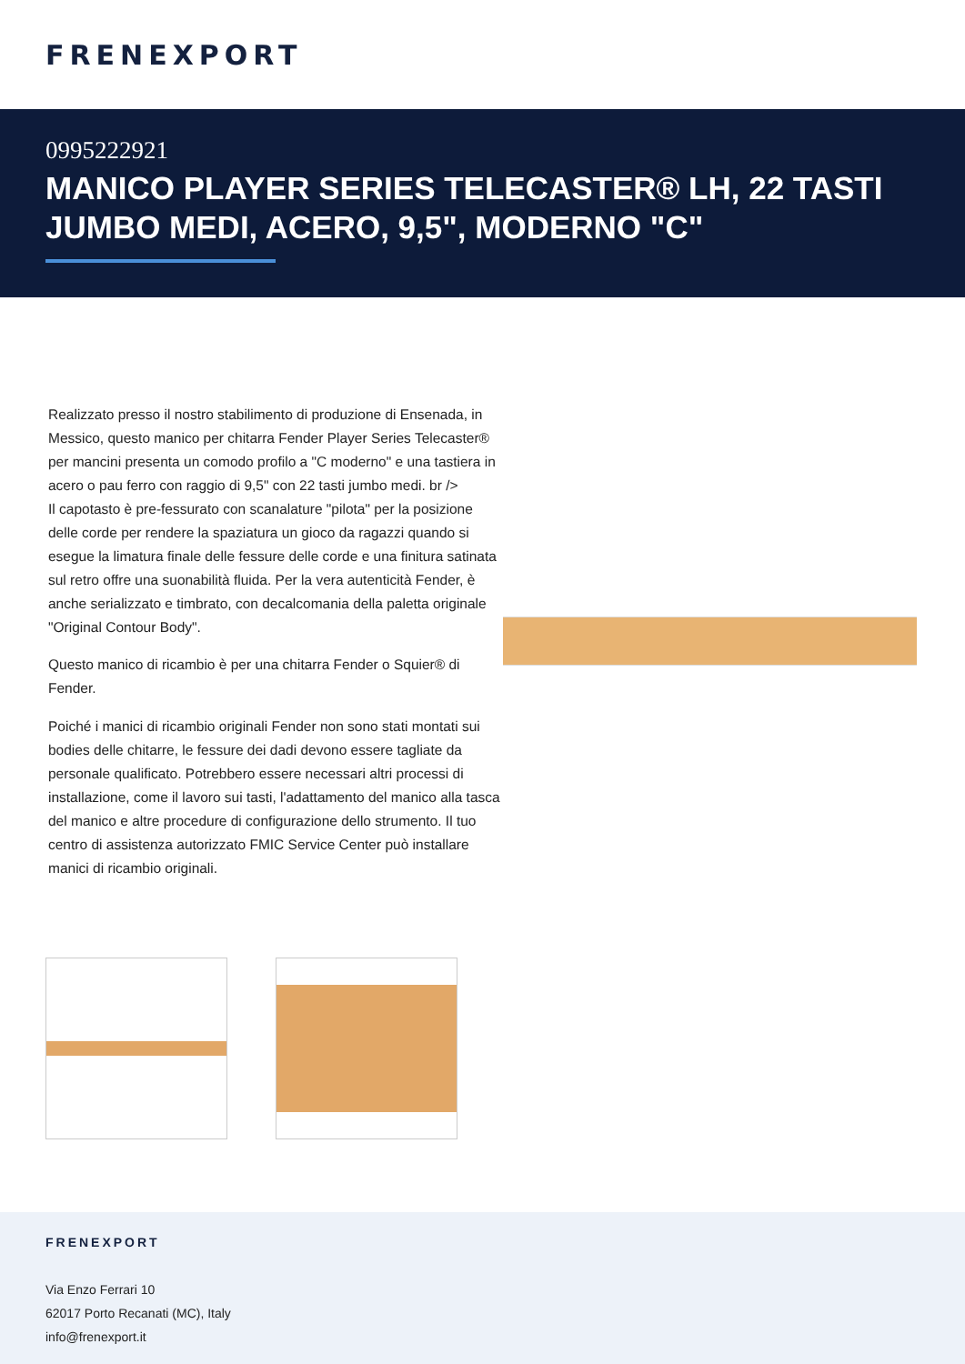FRENEXPORT
0995222921
MANICO PLAYER SERIES TELECASTER® LH, 22 TASTI JUMBO MEDI, ACERO, 9,5", MODERNO "C"
Realizzato presso il nostro stabilimento di produzione di Ensenada, in Messico, questo manico per chitarra Fender Player Series Telecaster® per mancini presenta un comodo profilo a "C moderno" e una tastiera in acero o pau ferro con raggio di 9,5" con 22 tasti jumbo medi. br />
Il capotasto è pre-fessurato con scanalature "pilota" per la posizione delle corde per rendere la spaziatura un gioco da ragazzi quando si esegue la limatura finale delle fessure delle corde e una finitura satinata sul retro offre una suonabilità fluida. Per la vera autenticità Fender, è anche serializzato e timbrato, con decalcomania della paletta originale "Original Contour Body".
Questo manico di ricambio è per una chitarra Fender o Squier® di Fender.
Poiché i manici di ricambio originali Fender non sono stati montati sui bodies delle chitarre, le fessure dei dadi devono essere tagliate da personale qualificato. Potrebbero essere necessari altri processi di installazione, come il lavoro sui tasti, l'adattamento del manico alla tasca del manico e altre procedure di configurazione dello strumento. Il tuo centro di assistenza autorizzato FMIC Service Center può installare manici di ricambio originali.
FRENEXPORT
Via Enzo Ferrari 10
62017 Porto Recanati (MC), Italy
info@frenexport.it